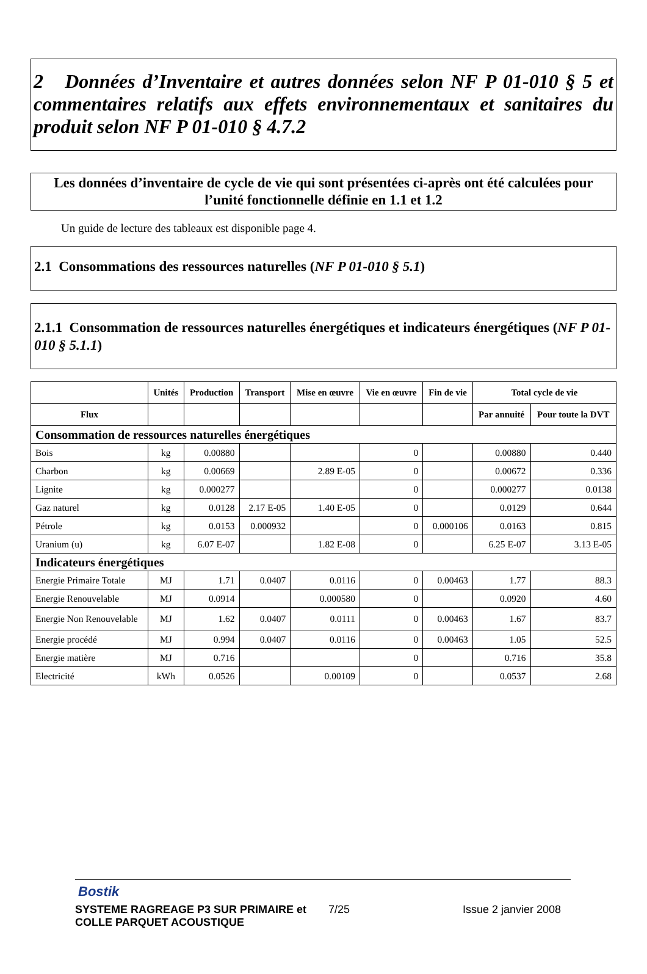2 Données d’Inventaire et autres données selon NF P 01-010 § 5 et commentaires relatifs aux effets environnementaux et sanitaires du produit selon NF P 01-010 § 4.7.2
Les données d’inventaire de cycle de vie qui sont présentées ci-après ont été calculées pour l’unité fonctionnelle définie en 1.1 et 1.2
Un guide de lecture des tableaux est disponible page 4.
2.1 Consommations des ressources naturelles (NF P 01-010 § 5.1)
2.1.1 Consommation de ressources naturelles énergétiques et indicateurs énergétiques (NF P 01-010 § 5.1.1)
| | Unités | Production | Transport | Mise en œuvre | Vie en œuvre | Fin de vie | Total cycle de vie | |
| --- | --- | --- | --- | --- | --- | --- | --- | --- |
| Flux | | | | | | | Par annuité | Pour toute la DVT |
| Consommation de ressources naturelles énergétiques | | | | | | | | |
| Bois | kg | 0.00880 | | | 0 | | 0.00880 | 0.440 |
| Charbon | kg | 0.00669 | | 2.89 E-05 | 0 | | 0.00672 | 0.336 |
| Lignite | kg | 0.000277 | | | 0 | | 0.000277 | 0.0138 |
| Gaz naturel | kg | 0.0128 | 2.17 E-05 | 1.40 E-05 | 0 | | 0.0129 | 0.644 |
| Pétrole | kg | 0.0153 | 0.000932 | | 0 | 0.000106 | 0.0163 | 0.815 |
| Uranium (u) | kg | 6.07 E-07 | | 1.82 E-08 | 0 | | 6.25 E-07 | 3.13 E-05 |
| Indicateurs énergétiques | | | | | | | | |
| Energie Primaire Totale | MJ | 1.71 | 0.0407 | 0.0116 | 0 | 0.00463 | 1.77 | 88.3 |
| Energie Renouvelable | MJ | 0.0914 | | 0.000580 | 0 | | 0.0920 | 4.60 |
| Energie Non Renouvelable | MJ | 1.62 | 0.0407 | 0.0111 | 0 | 0.00463 | 1.67 | 83.7 |
| Energie procédé | MJ | 0.994 | 0.0407 | 0.0116 | 0 | 0.00463 | 1.05 | 52.5 |
| Energie matière | MJ | 0.716 | | | 0 | | 0.716 | 35.8 |
| Electricité | kWh | 0.0526 | | 0.00109 | 0 | | 0.0537 | 2.68 |
Bostik
SYSTEME RAGREAGE P3 SUR PRIMAIRE et COLLE PARQUET ACOUSTIQUE
7/25 Issue 2 janvier 2008